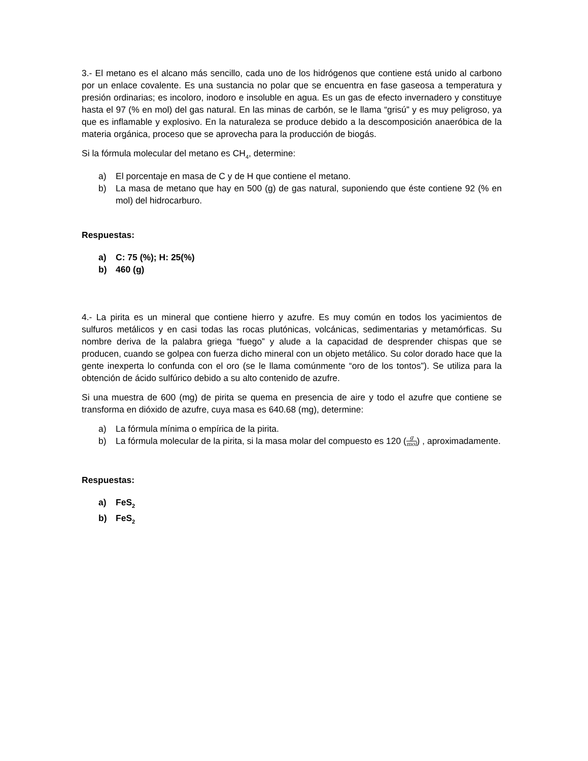3.- El metano es el alcano más sencillo, cada uno de los hidrógenos que contiene está unido al carbono por un enlace covalente. Es una sustancia no polar que se encuentra en fase gaseosa a temperatura y presión ordinarias; es incoloro, inodoro e insoluble en agua. Es un gas de efecto invernadero y constituye hasta el 97 (% en mol) del gas natural. En las minas de carbón, se le llama “grisú” y es muy peligroso, ya que es inflamable y explosivo. En la naturaleza se produce debido a la descomposición anaeróbica de la materia orgánica, proceso que se aprovecha para la producción de biogás.
Si la fórmula molecular del metano es CH<sub>4</sub>, determine:
a) El porcentaje en masa de C y de H que contiene el metano.
b) La masa de metano que hay en 500 (g) de gas natural, suponiendo que éste contiene 92 (% en mol) del hidrocarburo.
Respuestas:
a) C: 75 (%); H: 25(%)
b) 460 (g)
4.- La pirita es un mineral que contiene hierro y azufre. Es muy común en todos los yacimientos de sulfuros metálicos y en casi todas las rocas plutónicas, volcánicas, sedimentarias y metamórficas. Su nombre deriva de la palabra griega “fuego” y alude a la capacidad de desprender chispas que se producen, cuando se golpea con fuerza dicho mineral con un objeto metálico. Su color dorado hace que la gente inexperta lo confunda con el oro (se le llama comúnmente “oro de los tontos”). Se utiliza para la obtención de ácido sulfúrico debido a su alto contenido de azufre.
Si una muestra de 600 (mg) de pirita se quema en presencia de aire y todo el azufre que contiene se transforma en dióxido de azufre, cuya masa es 640.68 (mg), determine:
a) La fórmula mínima o empírica de la pirita.
b) La fórmula molecular de la pirita, si la masa molar del compuesto es 120 (g mol) , aproximadamente.
Respuestas:
a) FeS<sub>2</sub>
b) FeS<sub>2</sub>